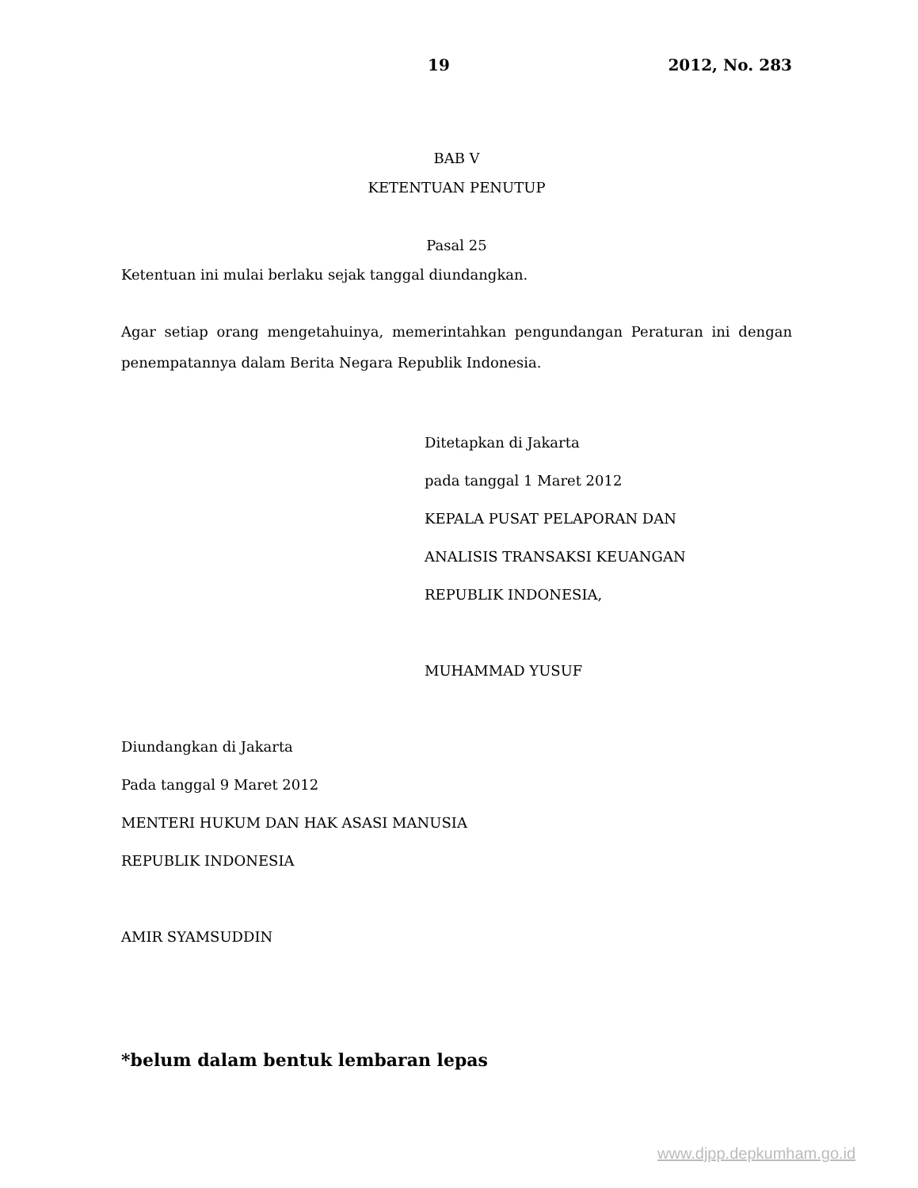19 2012, No. 283
BAB V
KETENTUAN PENUTUP
Pasal 25
Ketentuan ini mulai berlaku sejak tanggal diundangkan.
Agar setiap orang mengetahuinya, memerintahkan pengundangan Peraturan ini dengan penempatannya dalam Berita Negara Republik Indonesia.
Ditetapkan di Jakarta
pada tanggal 1 Maret 2012
KEPALA PUSAT PELAPORAN DAN
ANALISIS TRANSAKSI KEUANGAN
REPUBLIK INDONESIA,
MUHAMMAD YUSUF
Diundangkan di Jakarta
Pada tanggal 9 Maret 2012
MENTERI HUKUM DAN HAK ASASI MANUSIA
REPUBLIK INDONESIA
AMIR SYAMSUDDIN
*belum dalam bentuk lembaran lepas
www.djpp.depkumham.go.id